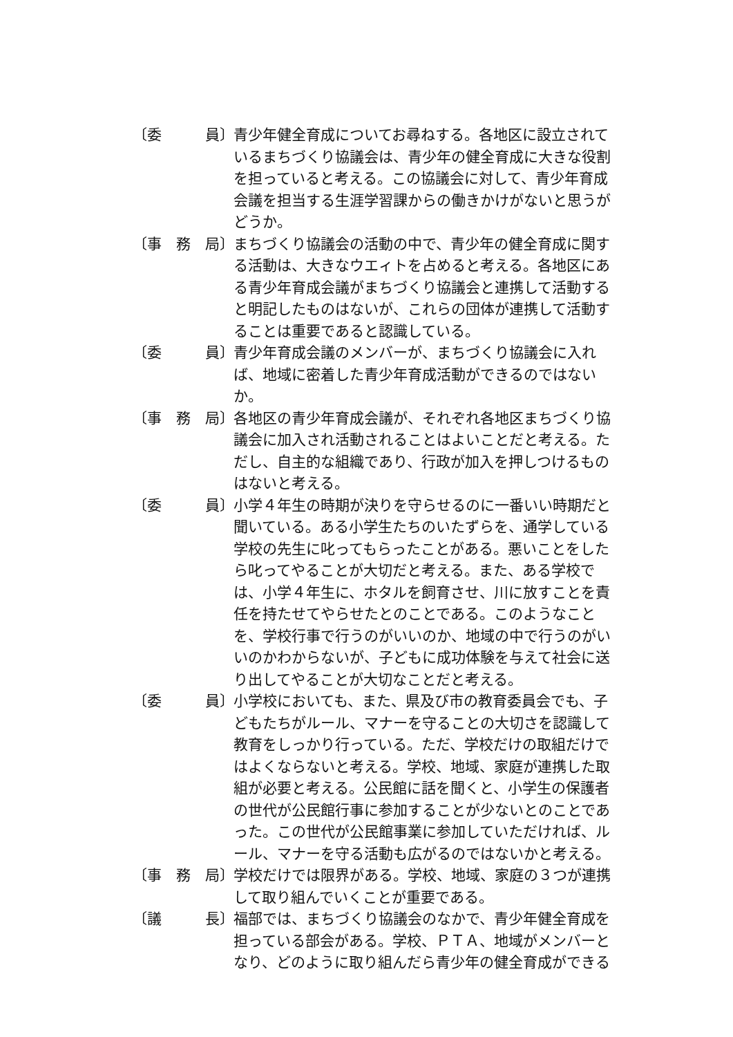〔委　　　員〕
青少年健全育成についてお尋ねする。各地区に設立されているまちづくり協議会は、青少年の健全育成に大きな役割を担っていると考える。この協議会に対して、青少年育成会議を担当する生涯学習課からの働きかけがないと思うがどうか。
〔事　務　局〕
まちづくり協議会の活動の中で、青少年の健全育成に関する活動は、大きなウエィトを占めると考える。各地区にある青少年育成会議がまちづくり協議会と連携して活動すると明記したものはないが、これらの団体が連携して活動することは重要であると認識している。
〔委　　　員〕
青少年育成会議のメンバーが、まちづくり協議会に入れば、地域に密着した青少年育成活動ができるのではないか。
〔事　務　局〕
各地区の青少年育成会議が、それぞれ各地区まちづくり協議会に加入され活動されることはよいことだと考える。ただし、自主的な組織であり、行政が加入を押しつけるものはないと考える。
〔委　　　員〕
小学４年生の時期が決りを守らせるのに一番いい時期だと聞いている。ある小学生たちのいたずらを、通学している学校の先生に叱ってもらったことがある。悪いことをしたら叱ってやることが大切だと考える。また、ある学校では、小学４年生に、ホタルを飼育させ、川に放すことを責任を持たせてやらせたとのことである。このようなことを、学校行事で行うのがいいのか、地域の中で行うのがいいのかわからないが、子どもに成功体験を与えて社会に送り出してやることが大切なことだと考える。
〔委　　　員〕
小学校においても、また、県及び市の教育委員会でも、子どもたちがルール、マナーを守ることの大切さを認識して教育をしっかり行っている。ただ、学校だけの取組だけではよくならないと考える。学校、地域、家庭が連携した取組が必要と考える。公民館に話を聞くと、小学生の保護者の世代が公民館行事に参加することが少ないとのことであった。この世代が公民館事業に参加していただければ、ルール、マナーを守る活動も広がるのではないかと考える。
〔事　務　局〕
学校だけでは限界がある。学校、地域、家庭の３つが連携して取り組んでいくことが重要である。
〔議　　　長〕
福部では、まちづくり協議会のなかで、青少年健全育成を担っている部会がある。学校、ＰＴＡ、地域がメンバーとなり、どのように取り組んだら青少年の健全育成ができる